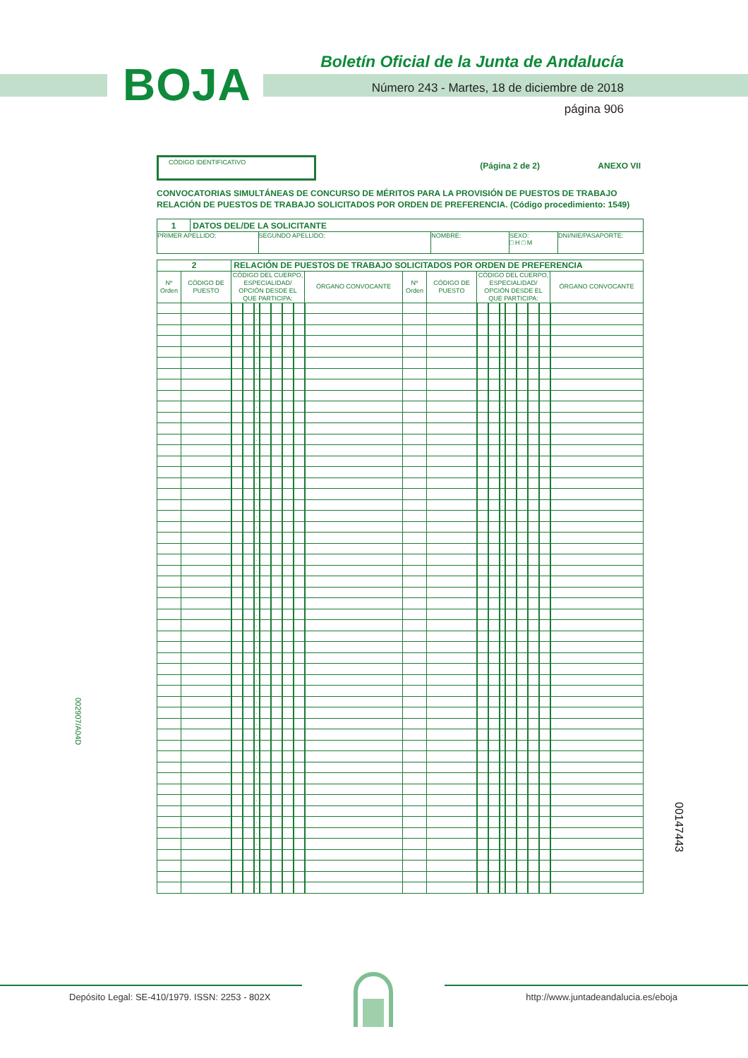BOJA
Boletín Oficial de la Junta de Andalucía
Número 243 - Martes, 18 de diciembre de 2018
página 906
002907/A04D
CÓDIGO IDENTIFICATIVO
(Página 2 de 2) ANEXO VII
CONVOCATORIAS SIMULTÁNEAS DE CONCURSO DE MÉRITOS PARA LA PROVISIÓN DE PUESTOS DE TRABAJO
RELACIÓN DE PUESTOS DE TRABAJO SOLICITADOS POR ORDEN DE PREFERENCIA. (Código procedimiento: 1549)
| 1 | DATOS DEL/DE LA SOLICITANTE | | | | |
| PRIMER APELLIDO: | | SEGUNDO APELLIDO: | NOMBRE: | SEXO: □ H □ M | DNI/NIE/PASAPORTE: |
| 2 | | RELACIÓN DE PUESTOS DE TRABAJO SOLICITADOS POR ORDEN DE PREFERENCIA | | | | | | | | | | | | | | | | | |
| Nº Orden | CÓDIGO DE PUESTO | CÓDIGO DEL CUERPO, ESPECIALIDAD/ OPCIÓN DESDE EL QUE PARTICIPA: | | | | | | | ÓRGANO CONVOCANTE | Nº Orden | CÓDIGO DE PUESTO | CÓDIGO DEL CUERPO, ESPECIALIDAD/ OPCIÓN DESDE EL QUE PARTICIPA: | | | | | | | ÓRGANO CONVOCANTE |
| | | | | . | | | | | | | | | | . | | | | | |
| | | | | . | | | | | | | | | | . | | | | | |
| | | | | . | | | | | | | | | | . | | | | | |
| | | | | . | | | | | | | | | | . | | | | | |
| | | | | . | | | | | | | | | | . | | | | | |
| | | | | . | | | | | | | | | | . | | | | | |
| | | | | . | | | | | | | | | | . | | | | | |
| | | | | . | | | | | | | | | | . | | | | | |
| | | | | . | | | | | | | | | | . | | | | | |
| | | | | . | | | | | | | | | | . | | | | | |
| | | | | . | | | | | | | | | | . | | | | | |
| | | | | . | | | | | | | | | | . | | | | | |
| | | | | . | | | | | | | | | | . | | | | | |
| | | | | . | | | | | | | | | | . | | | | | |
| | | | | . | | | | | | | | | | . | | | | | |
| | | | | . | | | | | | | | | | . | | | | | |
| | | | | . | | | | | | | | | | . | | | | | |
| | | | | . | | | | | | | | | | . | | | | | |
| | | | | . | | | | | | | | | | . | | | | | |
| | | | | . | | | | | | | | | | . | | | | | |
| | | | | . | | | | | | | | | | . | | | | | |
| | | | | . | | | | | | | | | | . | | | | | |
| | | | | . | | | | | | | | | | . | | | | | |
| | | | | . | | | | | | | | | | . | | | | | |
| | | | | . | | | | | | | | | | . | | | | | |
| | | | | . | | | | | | | | | | . | | | | | |
| | | | | . | | | | | | | | | | . | | | | | |
| | | | | . | | | | | | | | | | . | | | | | |
| | | | | . | | | | | | | | | | . | | | | | |
| | | | | . | | | | | | | | | | . | | | | | |
| | | | | . | | | | | | | | | | . | | | | | |
| | | | | . | | | | | | | | | | . | | | | | |
| | | | | . | | | | | | | | | | . | | | | | |
| | | | | . | | | | | | | | | | . | | | | | |
| | | | | . | | | | | | | | | | . | | | | | |
| | | | | . | | | | | | | | | | . | | | | | |
| | | | | . | | | | | | | | | | . | | | | | |
| | | | | . | | | | | | | | | | . | | | | | |
| | | | | . | | | | | | | | | | . | | | | | |
| | | | | . | | | | | | | | | | . | | | | | |
| | | | | . | | | | | | | | | | . | | | | | |
| | | | | . | | | | | | | | | | . | | | | | |
| | | | | . | | | | | | | | | | . | | | | | |
| | | | | . | | | | | | | | | | . | | | | | |
| | | | | . | | | | | | | | | | . | | | | | |
| | | | | . | | | | | | | | | | . | | | | | |
| | | | | . | | | | | | | | | | . | | | | | |
| | | | | . | | | | | | | | | | . | | | | | |
| | | | | . | | | | | | | | | | . | | | | | |
| | | | | . | | | | | | | | | | . | | | | | |
| | | | | . | | | | | | | | | | . | | | | | |
| | | | | . | | | | | | | | | | . | | | | | |
| | | | | . | | | | | | | | | | . | | | | | |
| | | | | . | | | | | | | | | | . | | | | | |
00147443
Depósito Legal: SE-410/1979. ISSN: 2253 - 802X http://www.juntadeandalucia.es/eboja